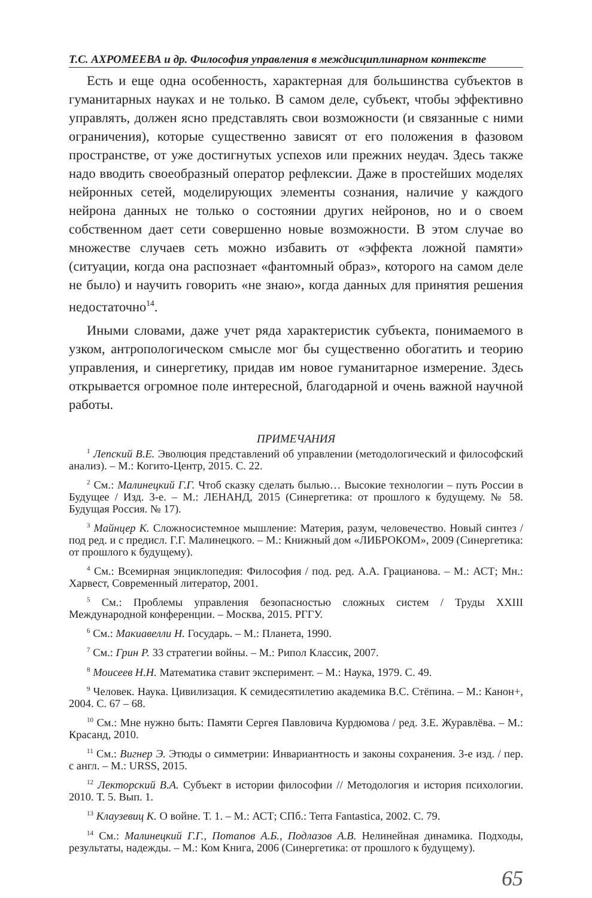Т.С. АХРОМЕЕВА и др. Философия управления в междисциплинарном контексте
Есть и еще одна особенность, характерная для большинства субъектов в гуманитарных науках и не только. В самом деле, субъект, чтобы эффективно управлять, должен ясно представлять свои возможности (и связанные с ними ограничения), которые существенно зависят от его положения в фазовом пространстве, от уже достигнутых успехов или прежних неудач. Здесь также надо вводить своеобразный оператор рефлексии. Даже в простейших моделях нейронных сетей, моделирующих элементы сознания, наличие у каждого нейрона данных не только о состоянии других нейронов, но и о своем собственном дает сети совершенно новые возможности. В этом случае во множестве случаев сеть можно избавить от «эффекта ложной памяти» (ситуации, когда она распознает «фантомный образ», которого на самом деле не было) и научить говорить «не знаю», когда данных для принятия решения недостаточно<sup>14</sup>.
Иными словами, даже учет ряда характеристик субъекта, понимаемого в узком, антропологическом смысле мог бы существенно обогатить и теорию управления, и синергетику, придав им новое гуманитарное измерение. Здесь открывается огромное поле интересной, благодарной и очень важной научной работы.
ПРИМЕЧАНИЯ
<sup>1</sup> Лепский В.Е. Эволюция представлений об управлении (методологический и философский анализ). – М.: Когито-Центр, 2015. С. 22.
<sup>2</sup> См.: Малинецкий Г.Г. Чтоб сказку сделать былью… Высокие технологии – путь России в Будущее / Изд. 3-е. – М.: ЛЕНАНД, 2015 (Синергетика: от прошлого к будущему. № 58. Будущая Россия. № 17).
<sup>3</sup> Майнцер К. Сложносистемное мышление: Материя, разум, человечество. Новый синтез / под ред. и с предисл. Г.Г. Малинецкого. – М.: Книжный дом «ЛИБРОКОМ», 2009 (Синергетика: от прошлого к будущему).
<sup>4</sup> См.: Всемирная энциклопедия: Философия / под. ред. А.А. Грацианова. – М.: АСТ; Мн.: Харвест, Современный литератор, 2001.
<sup>5</sup> См.: Проблемы управления безопасностью сложных систем / Труды XXIII Международной конференции. – Москва, 2015. РГГУ.
<sup>6</sup> См.: Макиавелли Н. Государь. – М.: Планета, 1990.
<sup>7</sup> См.: Грин Р. 33 стратегии войны. – М.: Рипол Классик, 2007.
<sup>8</sup> Моисеев Н.Н. Математика ставит эксперимент. – М.: Наука, 1979. С. 49.
<sup>9</sup> Человек. Наука. Цивилизация. К семидесятилетию академика В.С. Стёпина. – М.: Канон+, 2004. С. 67 – 68.
<sup>10</sup> См.: Мне нужно быть: Памяти Сергея Павловича Курдюмова / ред. З.Е. Журавлёва. – М.: Красанд, 2010.
<sup>11</sup> См.: Вигнер Э. Этюды о симметрии: Инвариантность и законы сохранения. 3-е изд. / пер. с англ. – М.: URSS, 2015.
<sup>12</sup> Лекторский В.А. Субъект в истории философии // Методология и история психологии. 2010. Т. 5. Вып. 1.
<sup>13</sup> Клаузевиц К. О войне. Т. 1. – М.: АСТ; СПб.: Terra Fantastica, 2002. С. 79.
<sup>14</sup> См.: Малинецкий Г.Г., Потапов А.Б., Подлазов А.В. Нелинейная динамика. Подходы, результаты, надежды. – М.: Ком Книга, 2006 (Синергетика: от прошлого к будущему).
65